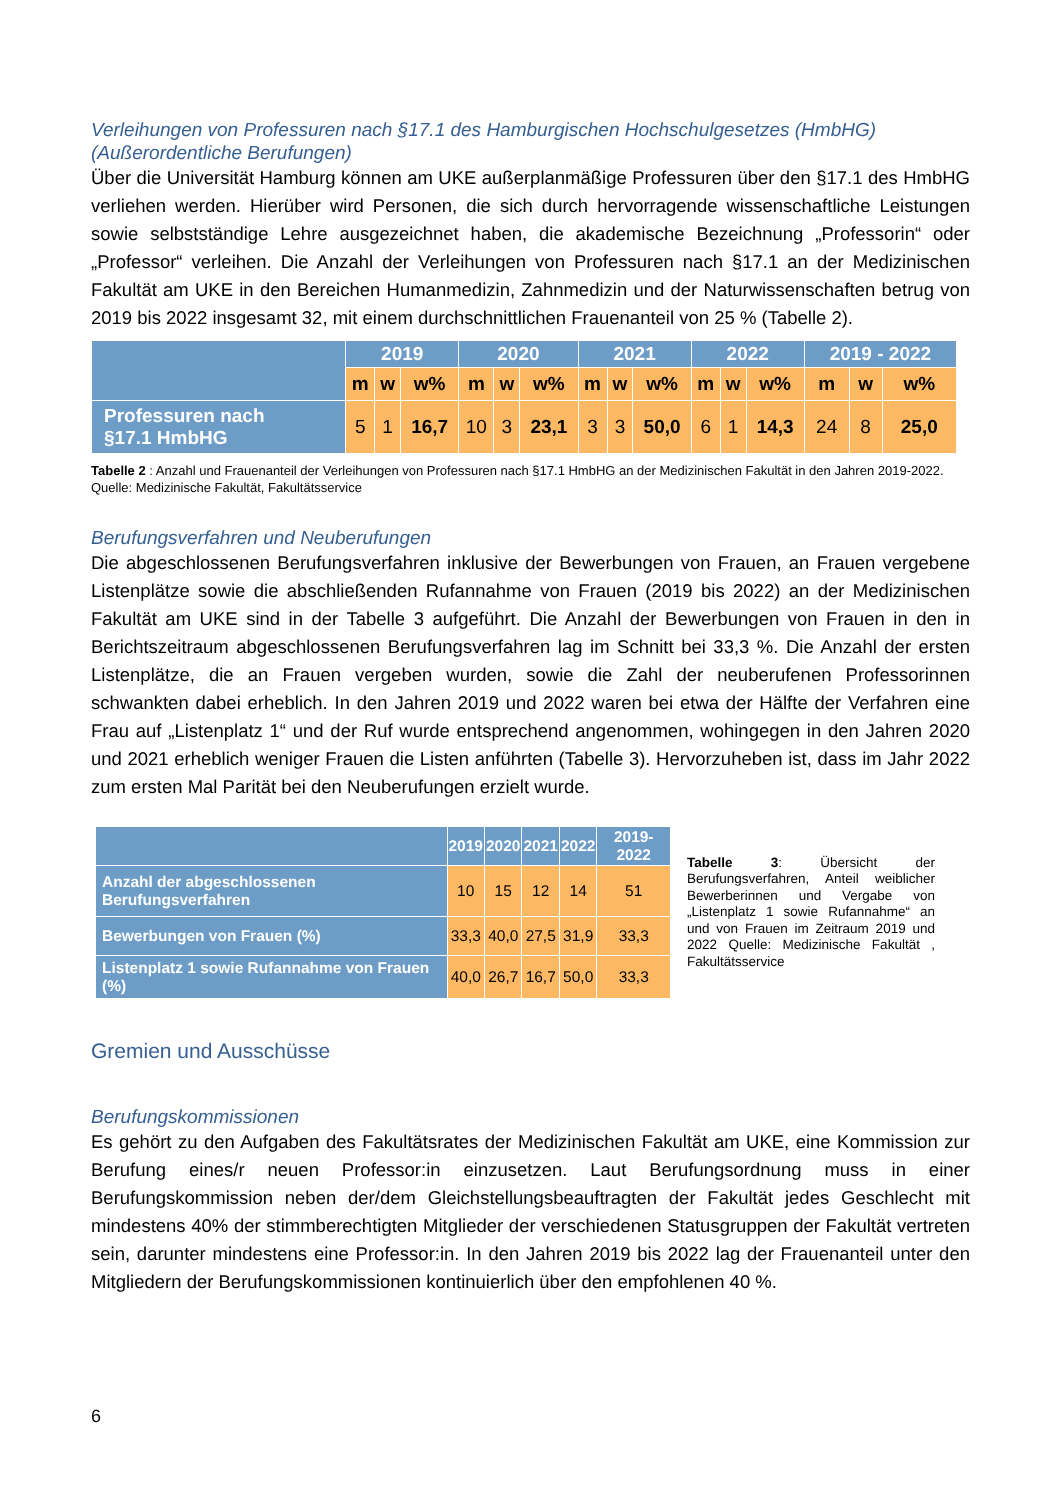Verleihungen von Professuren nach §17.1 des Hamburgischen Hochschulgesetzes (HmbHG) (Außerordentliche Berufungen)
Über die Universität Hamburg können am UKE außerplanmäßige Professuren über den §17.1 des HmbHG verliehen werden. Hierüber wird Personen, die sich durch hervorragende wissenschaftliche Leistungen sowie selbstständige Lehre ausgezeichnet haben, die akademische Bezeichnung „Professorin“ oder „Professor“ verleihen. Die Anzahl der Verleihungen von Professuren nach §17.1 an der Medizinischen Fakultät am UKE in den Bereichen Humanmedizin, Zahnmedizin und der Naturwissenschaften betrug von 2019 bis 2022 insgesamt 32, mit einem durchschnittlichen Frauenanteil von 25 % (Tabelle 2).
| | 2019 | | | 2020 | | | 2021 | | | 2022 | | | 2019 - 2022 | | |
| --- | --- | --- | --- | --- | --- | --- | --- | --- | --- | --- | --- | --- | --- | --- | --- |
| | m | w | w% | m | w | w% | m | w | w% | m | w | w% | m | w | w% |
| Professuren nach §17.1 HmbHG | 5 | 1 | 16,7 | 10 | 3 | 23,1 | 3 | 3 | 50,0 | 6 | 1 | 14,3 | 24 | 8 | 25,0 |
Tabelle 2 : Anzahl und Frauenanteil der Verleihungen von Professuren nach §17.1 HmbHG an der Medizinischen Fakultät in den Jahren 2019-2022. Quelle: Medizinische Fakultät, Fakultätsservice
Berufungsverfahren und Neuberufungen
Die abgeschlossenen Berufungsverfahren inklusive der Bewerbungen von Frauen, an Frauen vergebene Listenplätze sowie die abschließenden Rufannahme von Frauen (2019 bis 2022) an der Medizinischen Fakultät am UKE sind in der Tabelle 3 aufgeführt. Die Anzahl der Bewerbungen von Frauen in den in Berichtszeitraum abgeschlossenen Berufungsverfahren lag im Schnitt bei 33,3 %. Die Anzahl der ersten Listenplätze, die an Frauen vergeben wurden, sowie die Zahl der neuberufenen Professorinnen schwankten dabei erheblich. In den Jahren 2019 und 2022 waren bei etwa der Hälfte der Verfahren eine Frau auf „Listenplatz 1“ und der Ruf wurde entsprechend angenommen, wohingegen in den Jahren 2020 und 2021 erheblich weniger Frauen die Listen anführten (Tabelle 3). Hervorzuheben ist, dass im Jahr 2022 zum ersten Mal Parität bei den Neuberufungen erzielt wurde.
| | 2019 | 2020 | 2021 | 2022 | 2019-2022 |
| --- | --- | --- | --- | --- | --- |
| Anzahl der abgeschlossenen Berufungsverfahren | 10 | 15 | 12 | 14 | 51 |
| Bewerbungen von Frauen (%) | 33,3 | 40,0 | 27,5 | 31,9 | 33,3 |
| Listenplatz 1 sowie Rufannahme von Frauen (%) | 40,0 | 26,7 | 16,7 | 50,0 | 33,3 |
Tabelle 3: Übersicht der Berufungsverfahren, Anteil weiblicher Bewerberinnen und Vergabe von „Listenplatz 1 sowie Rufannahme“ an und von Frauen im Zeitraum 2019 und 2022 Quelle: Medizinische Fakultät , Fakultätsservice
Gremien und Ausschüsse
Berufungskommissionen
Es gehört zu den Aufgaben des Fakultätsrates der Medizinischen Fakultät am UKE, eine Kommission zur Berufung eines/r neuen Professor:in einzusetzen. Laut Berufungsordnung muss in einer Berufungskommission neben der/dem Gleichstellungsbeauftragten der Fakultät jedes Geschlecht mit mindestens 40% der stimmberechtigten Mitglieder der verschiedenen Statusgruppen der Fakultät vertreten sein, darunter mindestens eine Professor:in. In den Jahren 2019 bis 2022 lag der Frauenanteil unter den Mitgliedern der Berufungskommissionen kontinuierlich über den empfohlenen 40 %.
6